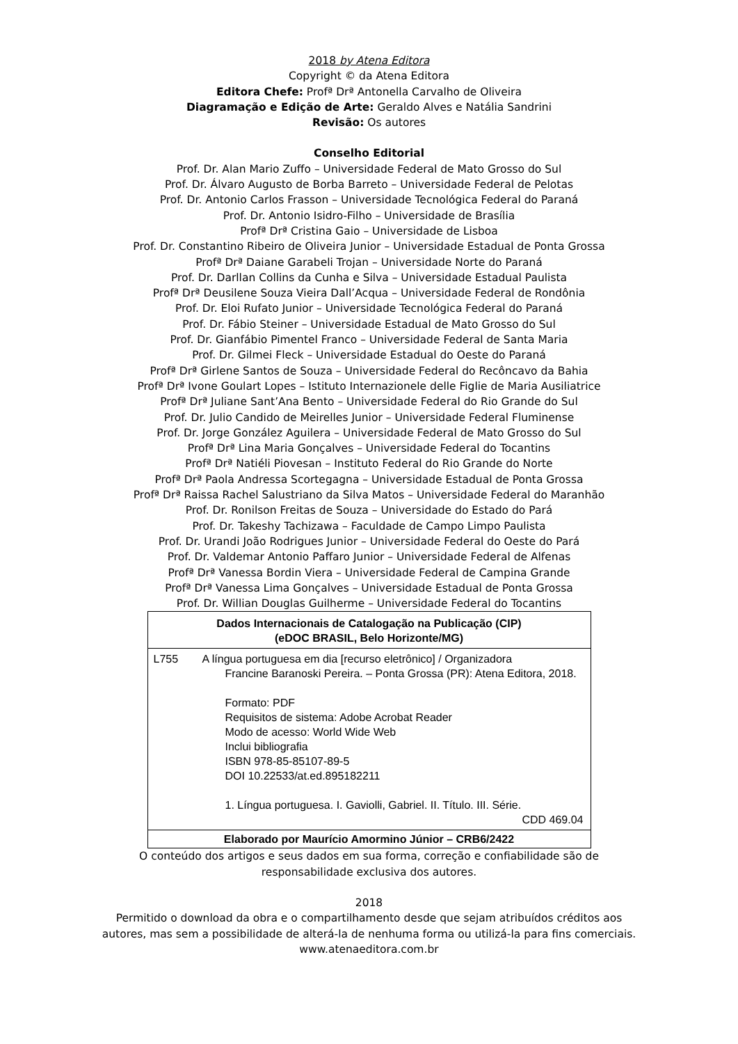2018 by Atena Editora
Copyright © da Atena Editora
Editora Chefe: Profª Drª Antonella Carvalho de Oliveira
Diagramação e Edição de Arte: Geraldo Alves e Natália Sandrini
Revisão: Os autores
Conselho Editorial
Prof. Dr. Alan Mario Zuffo – Universidade Federal de Mato Grosso do Sul
Prof. Dr. Álvaro Augusto de Borba Barreto – Universidade Federal de Pelotas
Prof. Dr. Antonio Carlos Frasson – Universidade Tecnológica Federal do Paraná
Prof. Dr. Antonio Isidro-Filho – Universidade de Brasília
Profª Drª Cristina Gaio – Universidade de Lisboa
Prof. Dr. Constantino Ribeiro de Oliveira Junior – Universidade Estadual de Ponta Grossa
Profª Drª Daiane Garabeli Trojan – Universidade Norte do Paraná
Prof. Dr. Darllan Collins da Cunha e Silva – Universidade Estadual Paulista
Profª Drª Deusilene Souza Vieira Dall’Acqua – Universidade Federal de Rondônia
Prof. Dr. Eloi Rufato Junior – Universidade Tecnológica Federal do Paraná
Prof. Dr. Fábio Steiner – Universidade Estadual de Mato Grosso do Sul
Prof. Dr. Gianfábio Pimentel Franco – Universidade Federal de Santa Maria
Prof. Dr. Gilmei Fleck – Universidade Estadual do Oeste do Paraná
Profª Drª Girlene Santos de Souza – Universidade Federal do Recôncavo da Bahia
Profª Drª Ivone Goulart Lopes – Istituto Internazionele delle Figlie de Maria Ausiliatrice
Profª Drª Juliane Sant’Ana Bento – Universidade Federal do Rio Grande do Sul
Prof. Dr. Julio Candido de Meirelles Junior – Universidade Federal Fluminense
Prof. Dr. Jorge González Aguilera – Universidade Federal de Mato Grosso do Sul
Profª Drª Lina Maria Gonçalves – Universidade Federal do Tocantins
Profª Drª Natiéli Piovesan – Instituto Federal do Rio Grande do Norte
Profª Drª Paola Andressa Scortegagna – Universidade Estadual de Ponta Grossa
Profª Drª Raissa Rachel Salustriano da Silva Matos – Universidade Federal do Maranhão
Prof. Dr. Ronilson Freitas de Souza – Universidade do Estado do Pará
Prof. Dr. Takeshy Tachizawa – Faculdade de Campo Limpo Paulista
Prof. Dr. Urandi João Rodrigues Junior – Universidade Federal do Oeste do Pará
Prof. Dr. Valdemar Antonio Paffaro Junior – Universidade Federal de Alfenas
Profª Drª Vanessa Bordin Viera – Universidade Federal de Campina Grande
Profª Drª Vanessa Lima Gonçalves – Universidade Estadual de Ponta Grossa
Prof. Dr. Willian Douglas Guilherme – Universidade Federal do Tocantins
Dados Internacionais de Catalogação na Publicação (CIP)
(eDOC BRASIL, Belo Horizonte/MG)
L755 A língua portuguesa em dia [recurso eletrônico] / Organizadora
Francine Baranoski Pereira. – Ponta Grossa (PR): Atena Editora, 2018.
Formato: PDF
Requisitos de sistema: Adobe Acrobat Reader
Modo de acesso: World Wide Web
Inclui bibliografia
ISBN 978-85-85107-89-5
DOI 10.22533/at.ed.895182211
1. Língua portuguesa. I. Gaviolli, Gabriel. II. Título. III. Série.
CDD 469.04
Elaborado por Maurício Amormino Júnior – CRB6/2422
O conteúdo dos artigos e seus dados em sua forma, correção e confiabilidade são de
responsabilidade exclusiva dos autores.
2018
Permitido o download da obra e o compartilhamento desde que sejam atribuídos créditos aos
autores, mas sem a possibilidade de alterá-la de nenhuma forma ou utilizá-la para fins comerciais.
www.atenaeditora.com.br